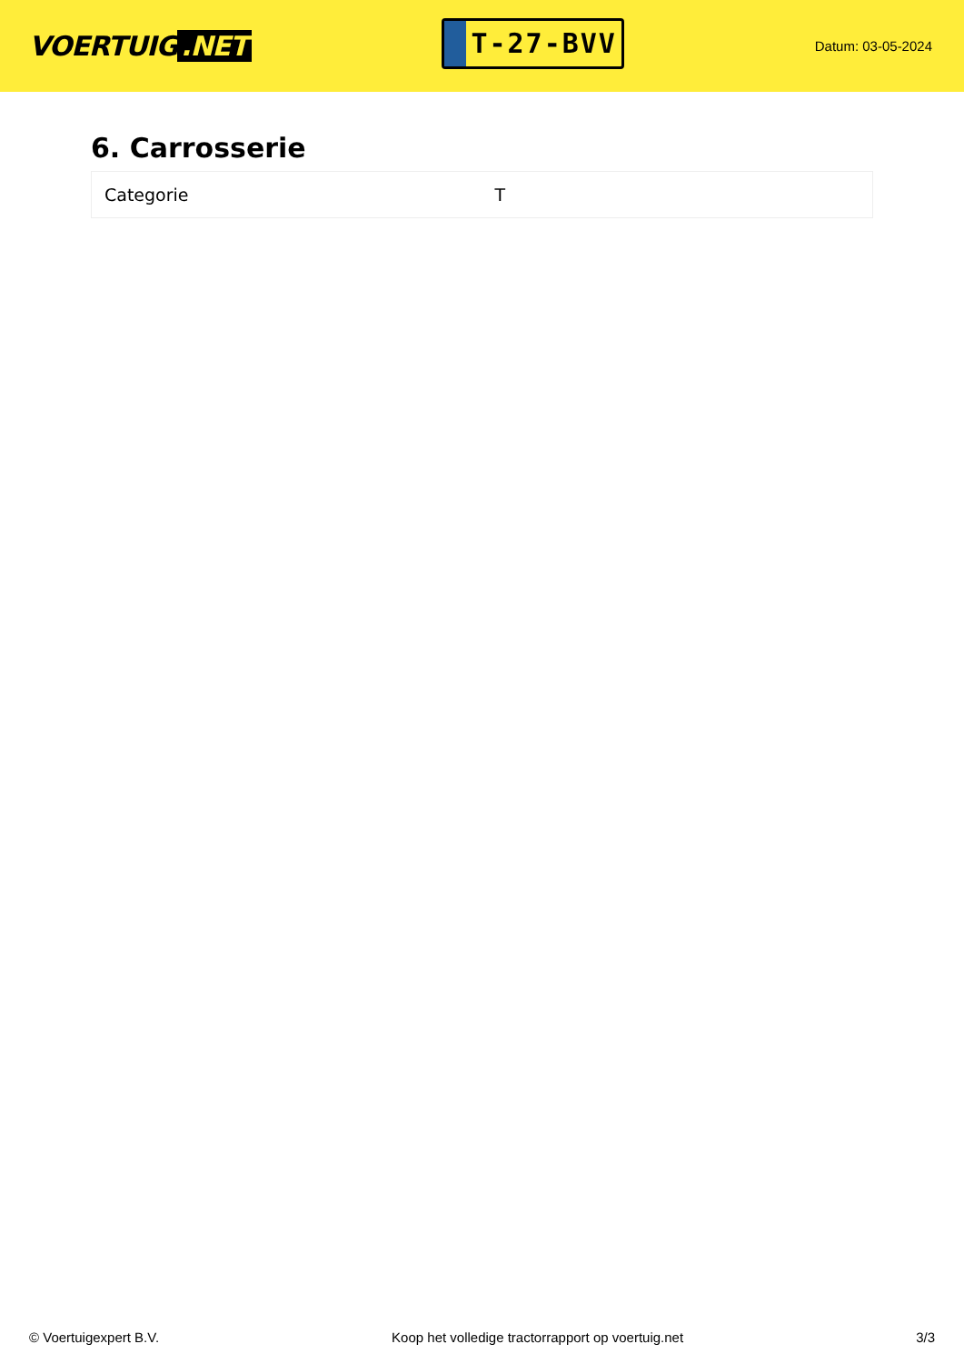VOERTUIG.NET
T-27-BVV
Datum: 03-05-2024
6. Carrosserie
| Categorie | T |
© Voertuigexpert B.V. Koop het volledige tractorrapport op voertuig.net 3/3